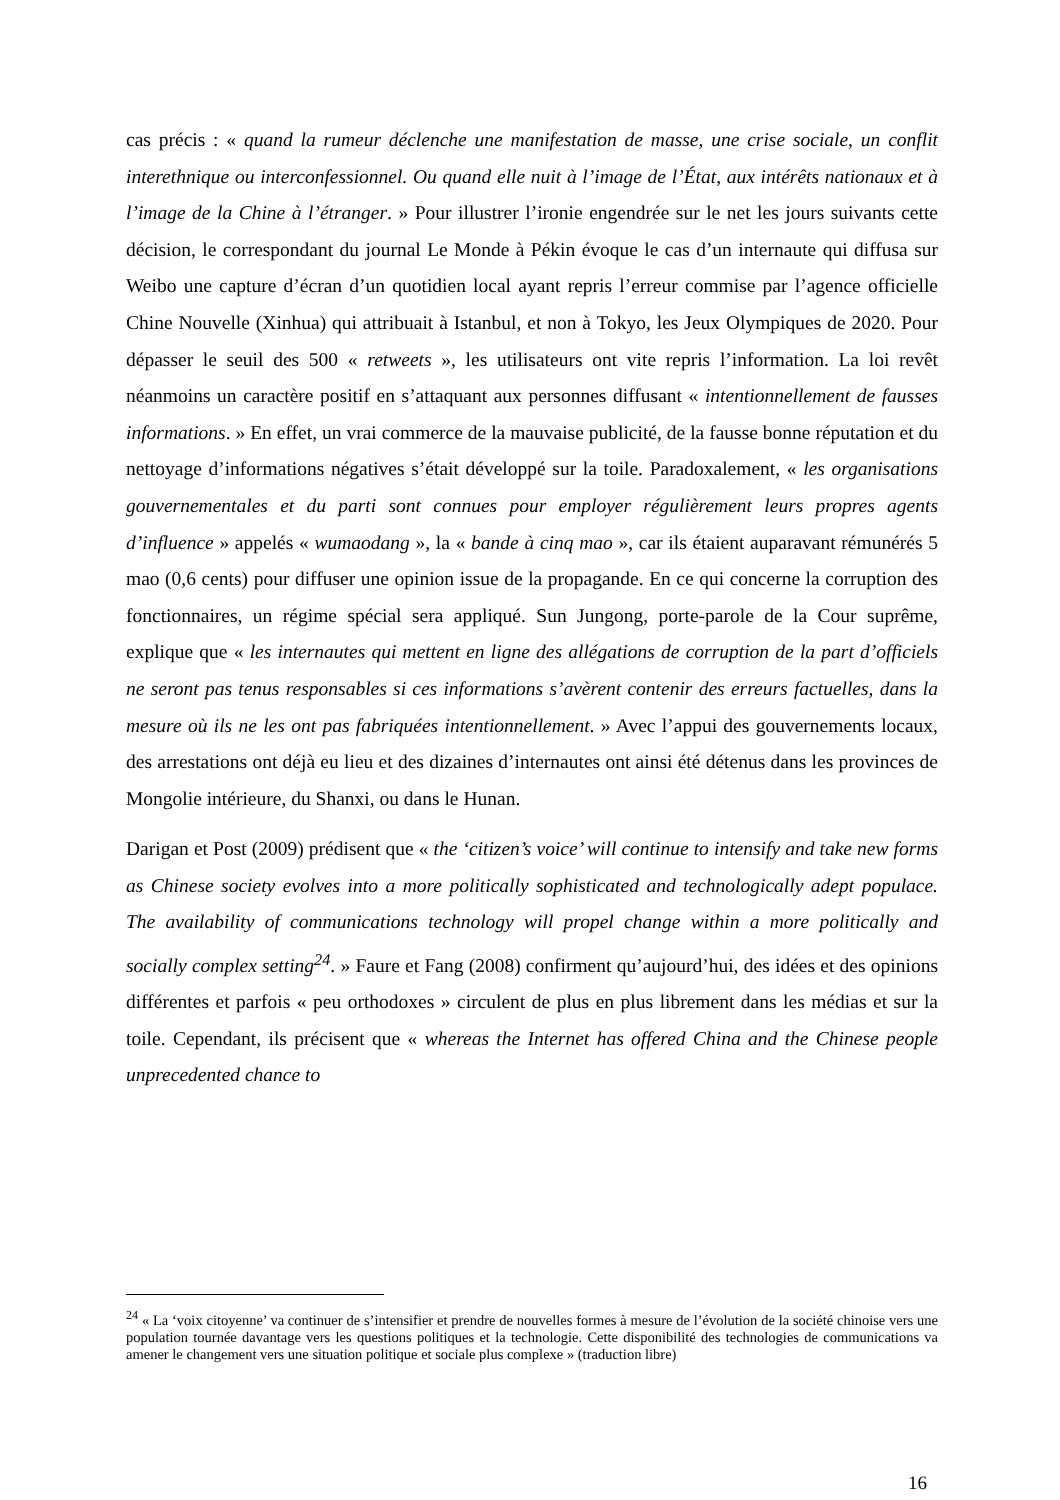cas précis : « quand la rumeur déclenche une manifestation de masse, une crise sociale, un conflit interethnique ou interconfessionnel. Ou quand elle nuit à l’image de l’État, aux intérêts nationaux et à l’image de la Chine à l’étranger. » Pour illustrer l’ironie engendrée sur le net les jours suivants cette décision, le correspondant du journal Le Monde à Pékin évoque le cas d’un internaute qui diffusa sur Weibo une capture d’écran d’un quotidien local ayant repris l’erreur commise par l’agence officielle Chine Nouvelle (Xinhua) qui attribuait à Istanbul, et non à Tokyo, les Jeux Olympiques de 2020. Pour dépasser le seuil des 500 « retweets », les utilisateurs ont vite repris l’information. La loi revêt néanmoins un caractère positif en s’attaquant aux personnes diffusant « intentionnellement de fausses informations. » En effet, un vrai commerce de la mauvaise publicité, de la fausse bonne réputation et du nettoyage d’informations négatives s’était développé sur la toile. Paradoxalement, « les organisations gouvernementales et du parti sont connues pour employer régulièrement leurs propres agents d’influence » appelés « wumaodang », la « bande à cinq mao », car ils étaient auparavant rémunérés 5 mao (0,6 cents) pour diffuser une opinion issue de la propagande. En ce qui concerne la corruption des fonctionnaires, un régime spécial sera appliqué. Sun Jungong, porte-parole de la Cour suprême, explique que « les internautes qui mettent en ligne des allégations de corruption de la part d’officiels ne seront pas tenus responsables si ces informations s’avèrent contenir des erreurs factuelles, dans la mesure où ils ne les ont pas fabriquées intentionnellement. » Avec l’appui des gouvernements locaux, des arrestations ont déjà eu lieu et des dizaines d’internautes ont ainsi été détenus dans les provinces de Mongolie intérieure, du Shanxi, ou dans le Hunan.
Darigan et Post (2009) prédisent que « the ‘citizen’s voice’ will continue to intensify and take new forms as Chinese society evolves into a more politically sophisticated and technologically adept populace. The availability of communications technology will propel change within a more politically and socially complex setting<sup>24</sup>. » Faure et Fang (2008) confirment qu’aujourd’hui, des idées et des opinions différentes et parfois « peu orthodoxes » circulent de plus en plus librement dans les médias et sur la toile. Cependant, ils précisent que « whereas the Internet has offered China and the Chinese people unprecedented chance to
<sup>24</sup> « La ‘voix citoyenne’ va continuer de s’intensifier et prendre de nouvelles formes à mesure de l’évolution de la société chinoise vers une population tournée davantage vers les questions politiques et la technologie. Cette disponibilité des technologies de communications va amener le changement vers une situation politique et sociale plus complexe » (traduction libre)
16